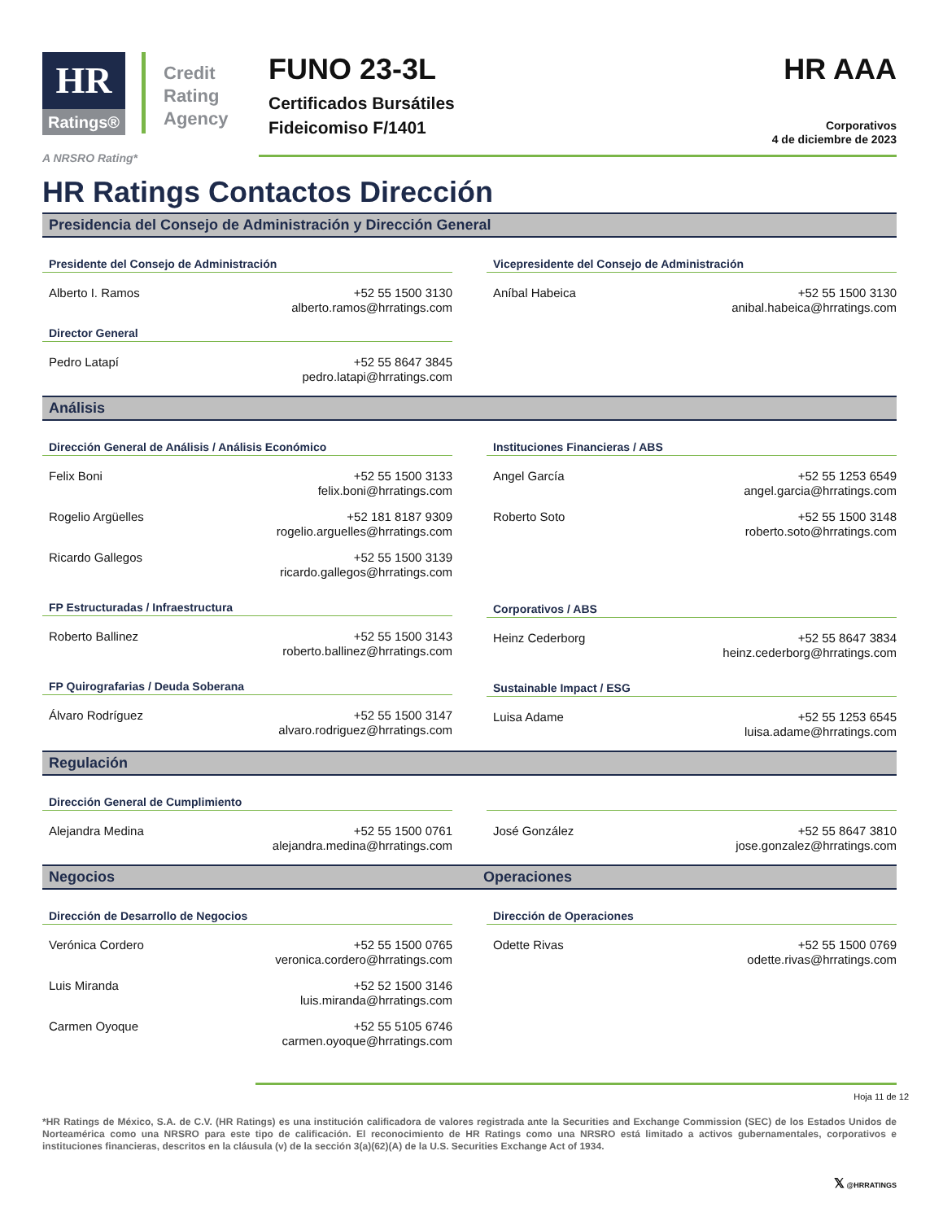HR
Ratings®
Credit
Rating
Agency
FUNO 23-3L
Certificados Bursátiles
Fideicomiso F/1401
HR AAA
Corporativos
4 de diciembre de 2023
A NRSRO Rating*
HR Ratings Contactos Dirección
Presidencia del Consejo de Administración y Dirección General
Presidente del Consejo de Administración
Alberto I. Ramos +52 55 1500 3130
alberto.ramos@hrratings.com
Director General
Pedro Latapí +52 55 8647 3845
pedro.latapi@hrratings.com
Vicepresidente del Consejo de Administración
Aníbal Habeica +52 55 1500 3130
anibal.habeica@hrratings.com
Análisis
Dirección General de Análisis / Análisis Económico
Felix Boni +52 55 1500 3133
felix.boni@hrratings.com
Rogelio Argüelles +52 181 8187 9309
rogelio.arguelles@hrratings.com
Ricardo Gallegos +52 55 1500 3139
ricardo.gallegos@hrratings.com
FP Estructuradas / Infraestructura
Roberto Ballinez +52 55 1500 3143
roberto.ballinez@hrratings.com
FP Quirografarias / Deuda Soberana
Álvaro Rodríguez +52 55 1500 3147
alvaro.rodriguez@hrratings.com
Instituciones Financieras / ABS
Angel García +52 55 1253 6549
angel.garcia@hrratings.com
Roberto Soto +52 55 1500 3148
roberto.soto@hrratings.com
Corporativos / ABS
Heinz Cederborg +52 55 8647 3834
heinz.cederborg@hrratings.com
Sustainable Impact / ESG
Luisa Adame +52 55 1253 6545
luisa.adame@hrratings.com
Regulación
Dirección General de Cumplimiento
Alejandra Medina +52 55 1500 0761
alejandra.medina@hrratings.com
José González +52 55 8647 3810
jose.gonzalez@hrratings.com
Negocios Operaciones
Dirección de Desarrollo de Negocios
Verónica Cordero +52 55 1500 0765
veronica.cordero@hrratings.com
Luis Miranda +52 52 1500 3146
luis.miranda@hrratings.com
Carmen Oyoque +52 55 5105 6746
carmen.oyoque@hrratings.com
Dirección de Operaciones
Odette Rivas +52 55 1500 0769
odette.rivas@hrratings.com
Hoja 11 de 12
*HR Ratings de México, S.A. de C.V. (HR Ratings) es una institución calificadora de valores registrada ante la Securities and Exchange Commission (SEC) de los Estados Unidos de Norteamérica como una NRSRO para este tipo de calificación. El reconocimiento de HR Ratings como una NRSRO está limitado a activos gubernamentales, corporativos e instituciones financieras, descritos en la cláusula (v) de la sección 3(a)(62)(A) de la U.S. Securities Exchange Act of 1934.
𝕏 @HRRATINGS